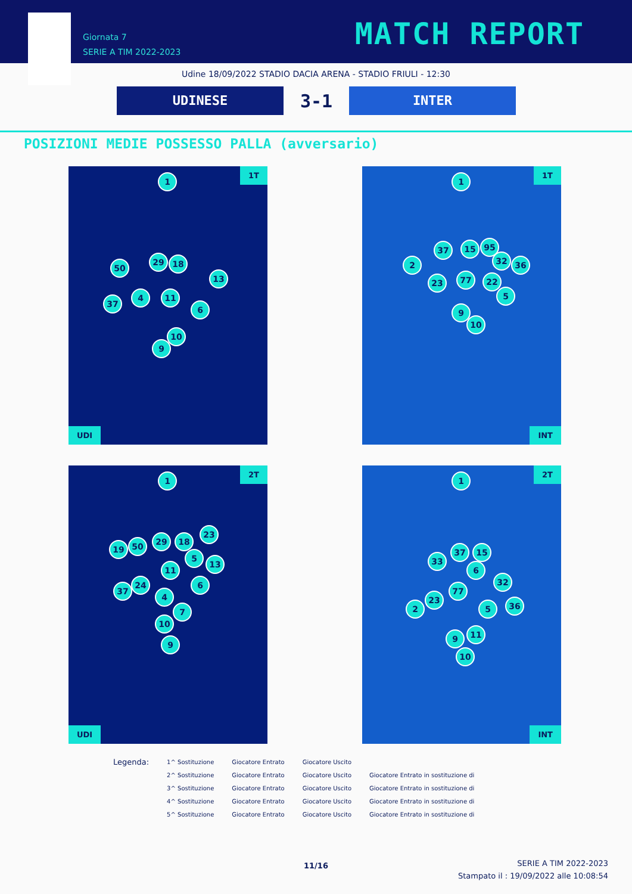Giornata 7
SERIE A TIM 2022-2023
MATCH REPORT
Udine 18/09/2022 STADIO DACIA ARENA - STADIO FRIULI - 12:30
UDINESE
3-1
INTER
POSIZIONI MEDIE POSSESSO PALLA (avversario)
1T
1
50
29 18
13
37
4 11
6
10
9
UDI
1T
1
37 15 95
2 32 36
23 77 22
5
9
10
INT
2T
1
19 50 29 18
23
5
13
11
24
37
6
4
7
10
9
UDI
2T
1
37 15
33
6
32
77
23
2 5 36
11 9
10
INT
Legenda:
1^ Sostituzione
2^ Sostituzione
3^ Sostituzione
4^ Sostituzione
5^ Sostituzione
Giocatore Entrato
Giocatore Entrato
Giocatore Entrato
Giocatore Entrato
Giocatore Entrato
Giocatore Uscito
Giocatore Uscito
Giocatore Uscito
Giocatore Uscito
Giocatore Uscito
Giocatore Entrato in sostituzione di
Giocatore Entrato in sostituzione di
Giocatore Entrato in sostituzione di
Giocatore Entrato in sostituzione di
11/16
SERIE A TIM 2022-2023
Stampato il : 19/09/2022 alle 10:08:54